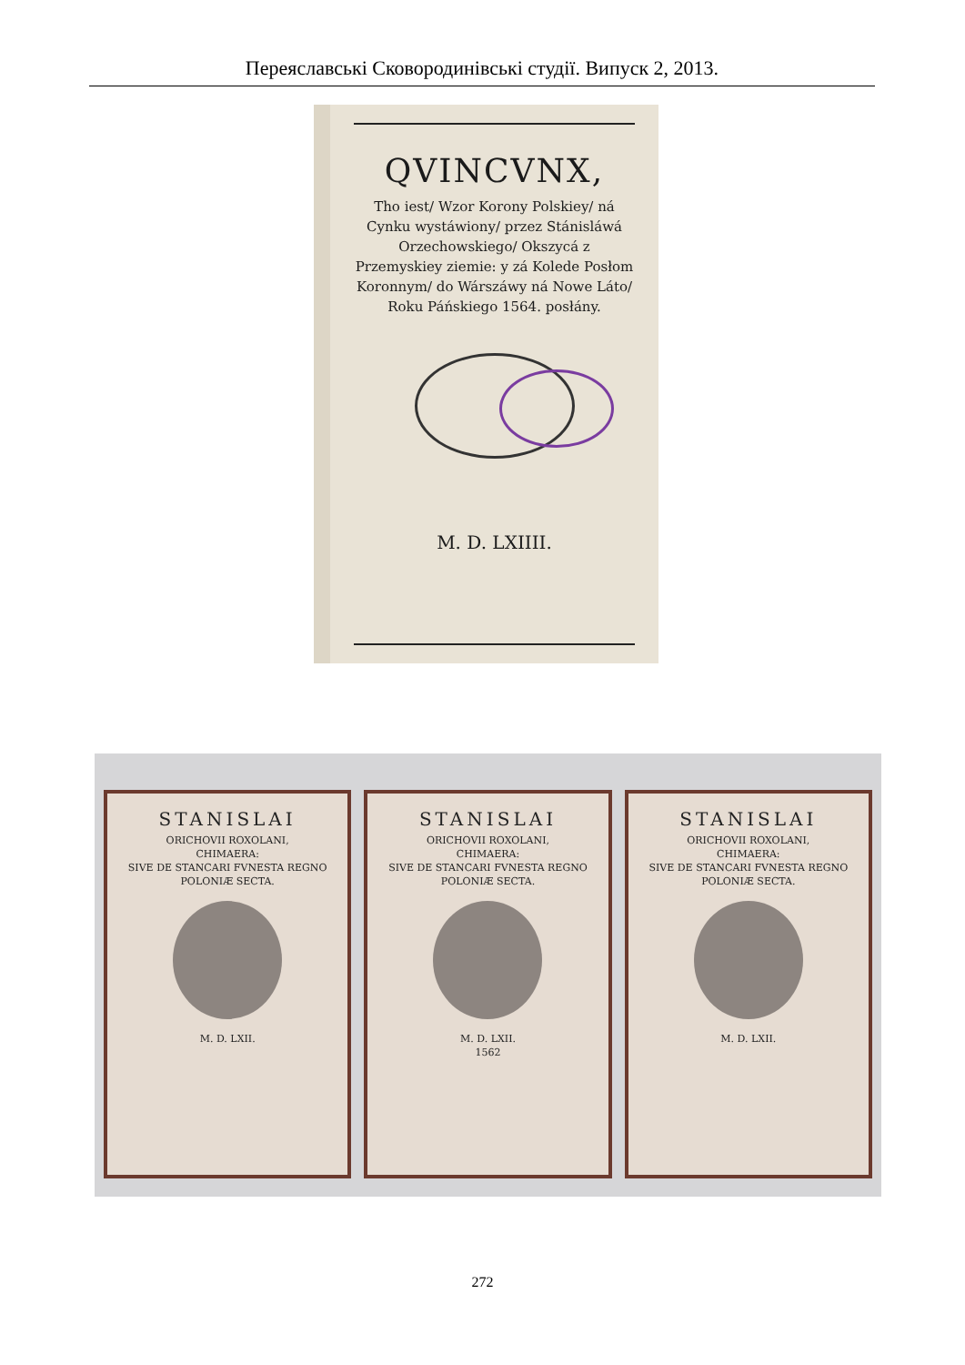Переяславські Сковородинівські студії. Випуск 2, 2013.
QVINCVNX,
Tho iest/ Wzor Korony Polskiey/ ná Cynku wystáwiony/ przez Stánisláwá Orzechowskiego/ Okszycá z Przemyskiey ziemie: y zá Kolede Posłom Koronnym/ do Wárszáwy ná Nowe Láto/ Roku Páńskiego 1564. posłány.
M. D. LXIIII.
STANISLAI
ORICHOVII ROXOLANI,
CHIMAERA:
SIVE DE STANCARI FVNESTA REGNO POLONIÆ SECTA.
M. D. LXII.
STANISLAI
ORICHOVII ROXOLANI,
CHIMAERA:
SIVE DE STANCARI FVNESTA REGNO POLONIÆ SECTA.
M. D. LXII.
1562
STANISLAI
ORICHOVII ROXOLANI,
CHIMAERA:
SIVE DE STANCARI FVNESTA REGNO POLONIÆ SECTA.
M. D. LXII.
272